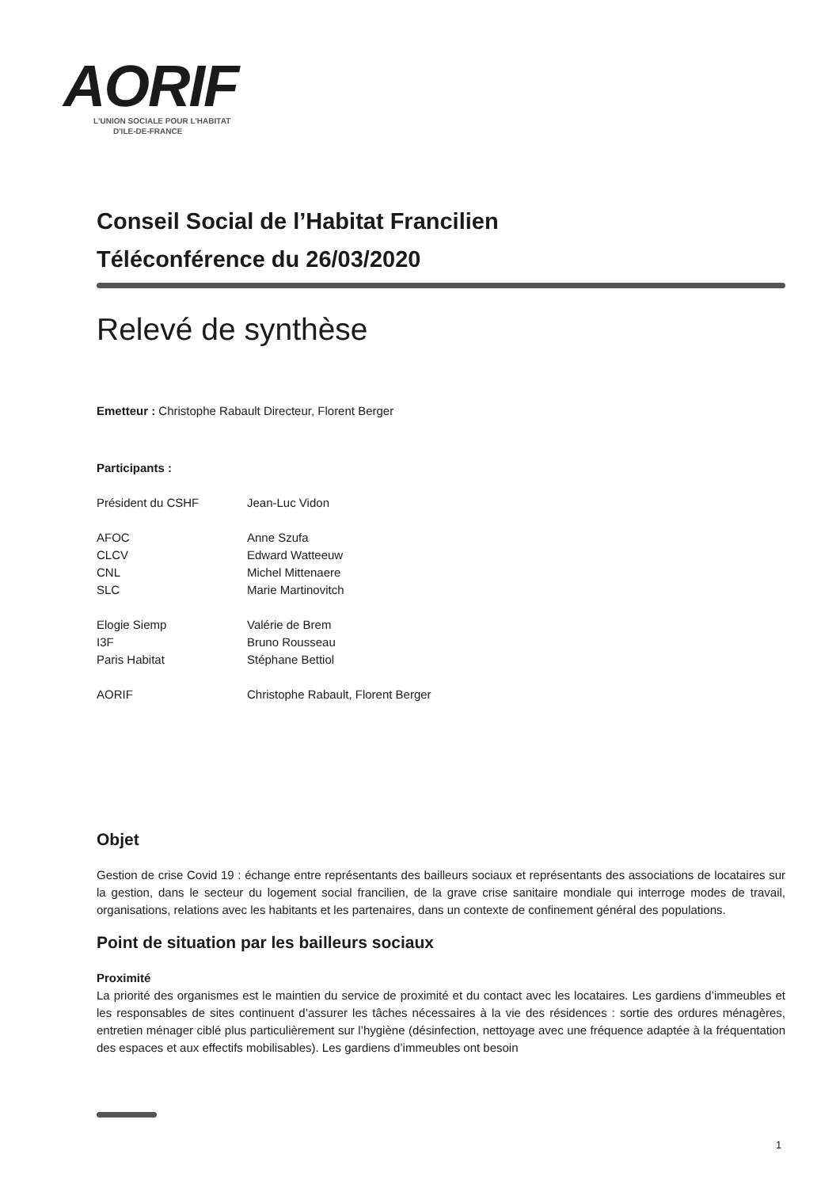AORIF
L'UNION SOCIALE POUR L'HABITAT
D'ILE-DE-FRANCE
Conseil Social de l’Habitat Francilien
Téléconférence du 26/03/2020
Relevé de synthèse
Emetteur : Christophe Rabault Directeur, Florent Berger
Participants :
| Président du CSHF | Jean-Luc Vidon |
| AFOC | Anne Szufa |
| CLCV | Edward Watteeuw |
| CNL | Michel Mittenaere |
| SLC | Marie Martinovitch |
| Elogie Siemp | Valérie de Brem |
| I3F | Bruno Rousseau |
| Paris Habitat | Stéphane Bettiol |
| AORIF | Christophe Rabault, Florent Berger |
Objet
Gestion de crise Covid 19 : échange entre représentants des bailleurs sociaux et représentants des associations de locataires sur la gestion, dans le secteur du logement social francilien, de la grave crise sanitaire mondiale qui interroge modes de travail, organisations, relations avec les habitants et les partenaires, dans un contexte de confinement général des populations.
Point de situation par les bailleurs sociaux
Proximité
La priorité des organismes est le maintien du service de proximité et du contact avec les locataires. Les gardiens d’immeubles et les responsables de sites continuent d’assurer les tâches nécessaires à la vie des résidences : sortie des ordures ménagères, entretien ménager ciblé plus particulièrement sur l’hygiène (désinfection, nettoyage avec une fréquence adaptée à la fréquentation des espaces et aux effectifs mobilisables). Les gardiens d’immeubles ont besoin
1